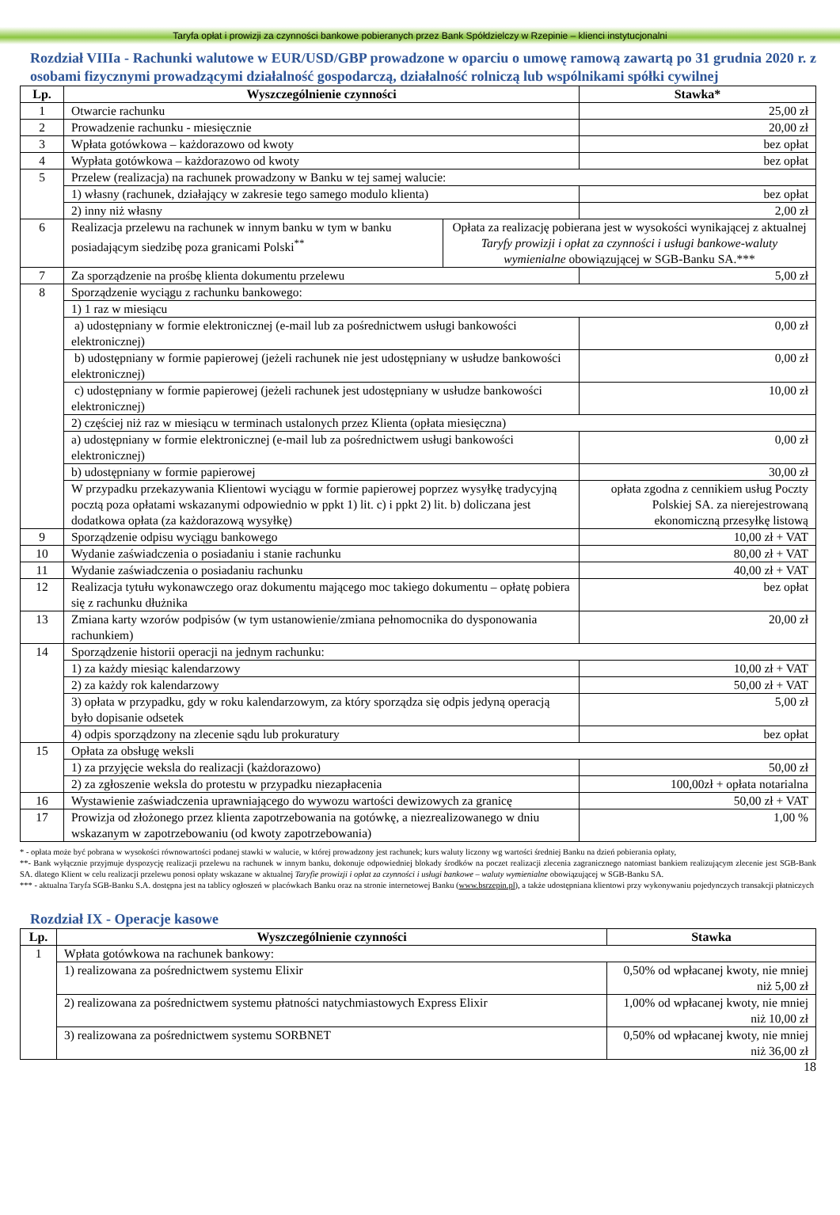Taryfa opłat i prowizji za czynności bankowe pobieranych przez Bank Spółdzielczy w Rzepinie – klienci instytucjonalni
Rozdział VIIIa - Rachunki walutowe w EUR/USD/GBP prowadzone w oparciu o umowę ramową zawartą po 31 grudnia 2020 r. z osobami fizycznymi prowadzącymi działalność gospodarczą, działalność rolniczą lub wspólnikami spółki cywilnej
| Lp. | Wyszczególnienie czynności | | Stawka* |
| --- | --- | --- | --- |
| 1 | Otwarcie rachunku | | 25,00 zł |
| 2 | Prowadzenie rachunku - miesięcznie | | 20,00 zł |
| 3 | Wpłata gotówkowa – każdorazowo od kwoty | | bez opłat |
| 4 | Wypłata gotówkowa – każdorazowo od kwoty | | bez opłat |
| 5 | Przelew (realizacja) na rachunek prowadzony w Banku w tej samej walucie: | | |
| | 1) własny (rachunek, działający w zakresie tego samego modulo klienta) | | bez opłat |
| | 2) inny niż własny | | 2,00 zł |
| 6 | Realizacja przelewu na rachunek w innym banku w tym w banku posiadającym siedzibę poza granicami Polski<sup>**</sup> | Opłata za realizację pobierana jest w wysokości wynikającej z aktualnej Taryfy prowizji i opłat za czynności i usługi bankowe-waluty wymienialne obowiązującej w SGB-Banku SA.*** | |
| 7 | Za sporządzenie na prośbę klienta dokumentu przelewu | | 5,00 zł |
| 8 | Sporządzenie wyciągu z rachunku bankowego: | | |
| | 1) 1 raz w miesiącu | | |
| | a) udostępniany w formie elektronicznej (e-mail lub za pośrednictwem usługi bankowości elektronicznej) | | 0,00 zł |
| | b) udostępniany w formie papierowej (jeżeli rachunek nie jest udostępniany w usłudze bankowości elektronicznej) | | 0,00 zł |
| | c) udostępniany w formie papierowej (jeżeli rachunek jest udostępniany w usłudze bankowości elektronicznej) | | 10,00 zł |
| | 2) częściej niż raz w miesiącu w terminach ustalonych przez Klienta (opłata miesięczna) | | |
| | a) udostępniany w formie elektronicznej (e-mail lub za pośrednictwem usługi bankowości elektronicznej) | | 0,00 zł |
| | b) udostępniany w formie papierowej | | 30,00 zł |
| | W przypadku przekazywania Klientowi wyciągu w formie papierowej poprzez wysyłkę tradycyjną pocztą poza opłatami wskazanymi odpowiednio w ppkt 1) lit. c) i ppkt 2) lit. b) doliczana jest dodatkowa opłata (za każdorazową wysyłkę) | | opłata zgodna z cennikiem usług Poczty Polskiej SA. za nierejestrowaną ekonomiczną przesyłkę listową |
| 9 | Sporządzenie odpisu wyciągu bankowego | | 10,00 zł + VAT |
| 10 | Wydanie zaświadczenia o posiadaniu i stanie rachunku | | 80,00 zł + VAT |
| 11 | Wydanie zaświadczenia o posiadaniu rachunku | | 40,00 zł + VAT |
| 12 | Realizacja tytułu wykonawczego oraz dokumentu mającego moc takiego dokumentu – opłatę pobiera się z rachunku dłużnika | | bez opłat |
| 13 | Zmiana karty wzorów podpisów (w tym ustanowienie/zmiana pełnomocnika do dysponowania rachunkiem) | | 20,00 zł |
| 14 | Sporządzenie historii operacji na jednym rachunku: | | |
| | 1) za każdy miesiąc kalendarzowy | | 10,00 zł + VAT |
| | 2) za każdy rok kalendarzowy | | 50,00 zł + VAT |
| | 3) opłata w przypadku, gdy w roku kalendarzowym, za który sporządza się odpis jedyną operacją było dopisanie odsetek | | 5,00 zł |
| | 4) odpis sporządzony na zlecenie sądu lub prokuratury | | bez opłat |
| 15 | Opłata za obsługę weksli | | |
| | 1) za przyjęcie weksla do realizacji (każdorazowo) | | 50,00 zł |
| | 2) za zgłoszenie weksla do protestu w przypadku niezapłacenia | | 100,00zł + opłata notarialna |
| 16 | Wystawienie zaświadczenia uprawniającego do wywozu wartości dewizowych za granicę | | 50,00 zł + VAT |
| 17 | Prowizja od złożonego przez klienta zapotrzebowania na gotówkę, a niezrealizowanego w dniu wskazanym w zapotrzebowaniu (od kwoty zapotrzebowania) | | 1,00 % |
* - opłata może być pobrana w wysokości równowartości podanej stawki w walucie, w której prowadzony jest rachunek; kurs waluty liczony wg wartości średniej Banku na dzień pobierania opłaty,
**- Bank wyłącznie przyjmuje dyspozycję realizacji przelewu na rachunek w innym banku, dokonuje odpowiedniej blokady środków na poczet realizacji zlecenia zagranicznego natomiast bankiem realizującym zlecenie jest SGB-Bank SA. dlatego Klient w celu realizacji przelewu ponosi opłaty wskazane w aktualnej Taryfie prowizji i opłat za czynności i usługi bankowe – waluty wymienialne obowiązującej w SGB-Banku SA.
*** - aktualna Taryfa SGB-Banku S.A. dostępna jest na tablicy ogłoszeń w placówkach Banku oraz na stronie internetowej Banku (www.bsrzepin.pl), a także udostępniana klientowi przy wykonywaniu pojedynczych transakcji płatniczych
Rozdział IX - Operacje kasowe
| Lp. | Wyszczególnienie czynności | Stawka |
| --- | --- | --- |
| 1 | Wpłata gotówkowa na rachunek bankowy: | |
| | 1) realizowana za pośrednictwem systemu Elixir | 0,50% od wpłacanej kwoty, nie mniej niż 5,00 zł |
| | 2) realizowana za pośrednictwem systemu płatności natychmiastowych Express Elixir | 1,00% od wpłacanej kwoty, nie mniej niż 10,00 zł |
| | 3) realizowana za pośrednictwem systemu SORBNET | 0,50% od wpłacanej kwoty, nie mniej niż 36,00 zł |
18